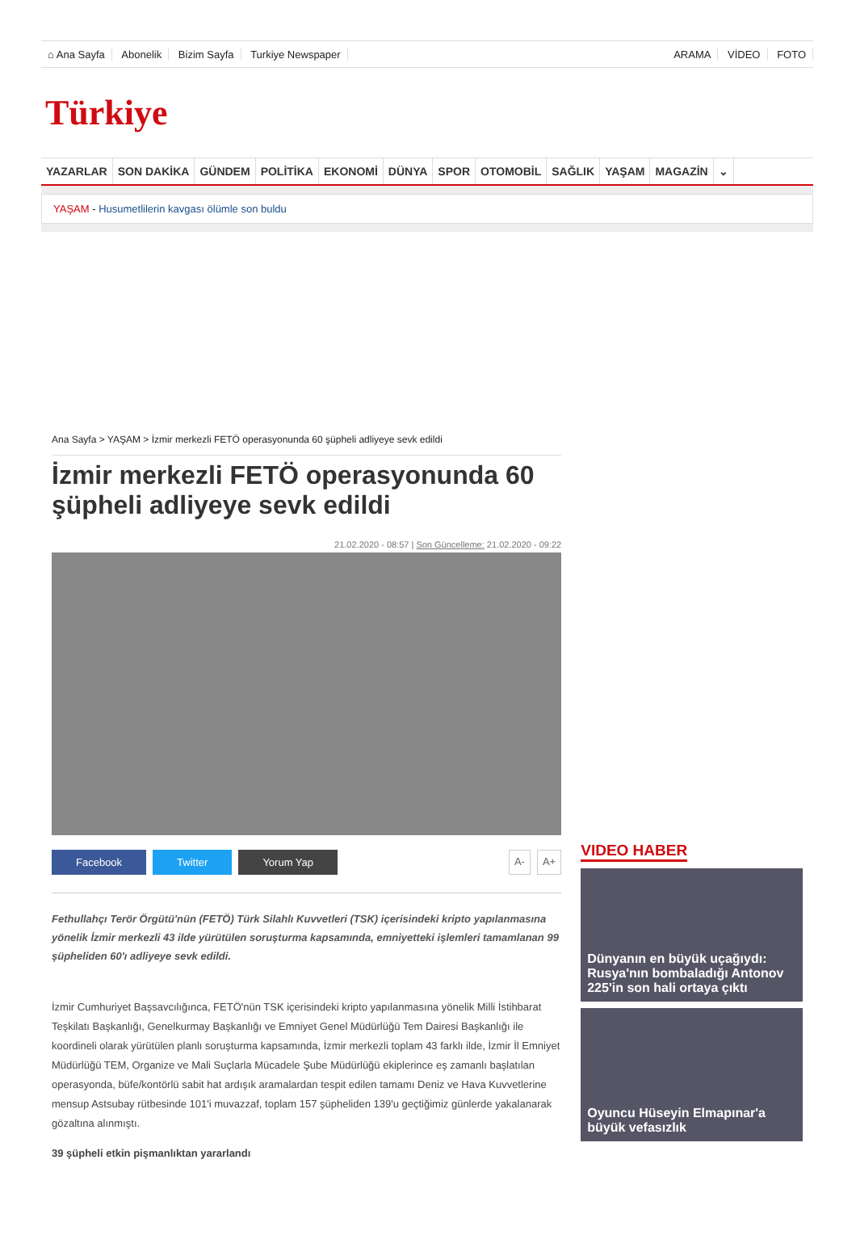⌂ Ana Sayfa Abonelik Bizim Sayfa Turkiye Newspaper
ARAMA VİDEO FOTO
Türkiye
YAZARLAR SON DAKİKA GÜNDEM POLİTİKA EKONOMİ DÜNYA SPOR OTOMOBİL SAĞLIK YAŞAM MAGAZİN ⌄
YAŞAM - Husumetlilerin kavgası ölümle son buldu
Ana Sayfa > YAŞAM > İzmir merkezli FETÖ operasyonunda 60 şüpheli adliyeye sevk edildi
İzmir merkezli FETÖ operasyonunda 60 şüpheli adliyeye sevk edildi
21.02.2020 - 08:57 | Son Güncelleme: 21.02.2020 - 09:22
Facebook Twitter Yorum Yap A- A+
Fethullahçı Terör Örgütü'nün (FETÖ) Türk Silahlı Kuvvetleri (TSK) içerisindeki kripto yapılanmasına yönelik İzmir merkezli 43 ilde yürütülen soruşturma kapsamında, emniyetteki işlemleri tamamlanan 99 şüpheliden 60'ı adliyeye sevk edildi.
İzmir Cumhuriyet Başsavcılığınca, FETÖ'nün TSK içerisindeki kripto yapılanmasına yönelik Milli İstihbarat Teşkilatı Başkanlığı, Genelkurmay Başkanlığı ve Emniyet Genel Müdürlüğü Tem Dairesi Başkanlığı ile koordineli olarak yürütülen planlı soruşturma kapsamında, İzmir merkezli toplam 43 farklı ilde, İzmir İl Emniyet Müdürlüğü TEM, Organize ve Mali Suçlarla Mücadele Şube Müdürlüğü ekiplerince eş zamanlı başlatılan operasyonda, büfe/kontörlü sabit hat ardışık aramalardan tespit edilen tamamı Deniz ve Hava Kuvvetlerine mensup Astsubay rütbesinde 101'i muvazzaf, toplam 157 şüpheliden 139'u geçtiğimiz günlerde yakalanarak gözaltına alınmıştı.
39 şüpheli etkin pişmanlıktan yararlandı
VIDEO HABER
Dünyanın en büyük uçağıydı: Rusya'nın bombaladığı Antonov 225'in son hali ortaya çıktı
Oyuncu Hüseyin Elmapınar'a büyük vefasızlık